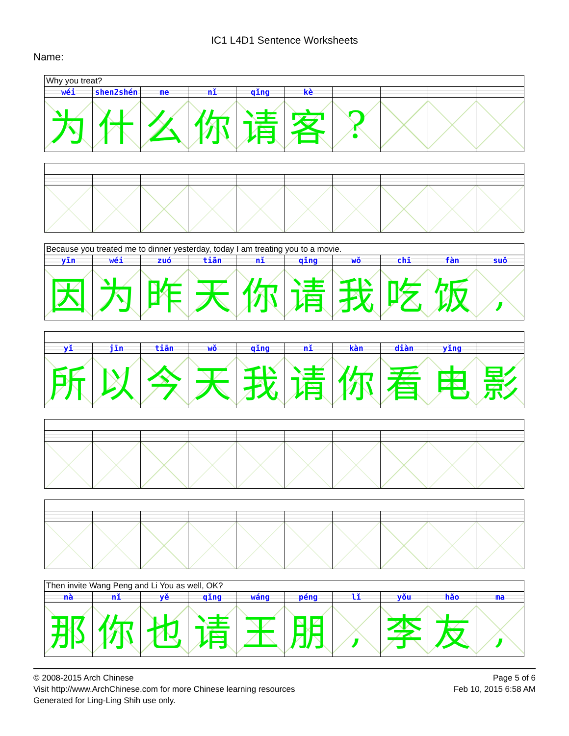IC1 L4D1 Sentence Worksheets
Name:
| Why you treat? | | | | | | | | | |
| wéi | shen2shén | me | nǐ | qǐng | kè | | | | |
| 为 | 什 | 么 | 你 | 请 | 客 | ? | | | |
| Because you treated me to dinner yesterday, today I am treating you to a movie. | | | | | | | | | |
| yīn | wéi | zuó | tiān | nǐ | qǐng | wǒ | chī | fàn | suǒ |
| 因 | 为 | 昨 | 天 | 你 | 请 | 我 | 吃 | 饭 | , |
| yǐ | jīn | tiān | wǒ | qǐng | nǐ | kàn | diàn | yǐng | |
| 所 | 以 | 今 | 天 | 我 | 请 | 你 | 看 | 电 | 影 |
| Then invite Wang Peng and Li You as well, OK? | | | | | | | | | |
| nà | nǐ | yě | qǐng | wáng | péng | lǐ | yǒu | hǎo | ma |
| 那 | 你 | 也 | 请 | 王 | 朋 | , | 李 | 友 | , |
© 2008-2015 Arch Chinese
Visit http://www.ArchChinese.com for more Chinese learning resources
Generated for Ling-Ling Shih use only.
Page 5 of 6
Feb 10, 2015 6:58 AM